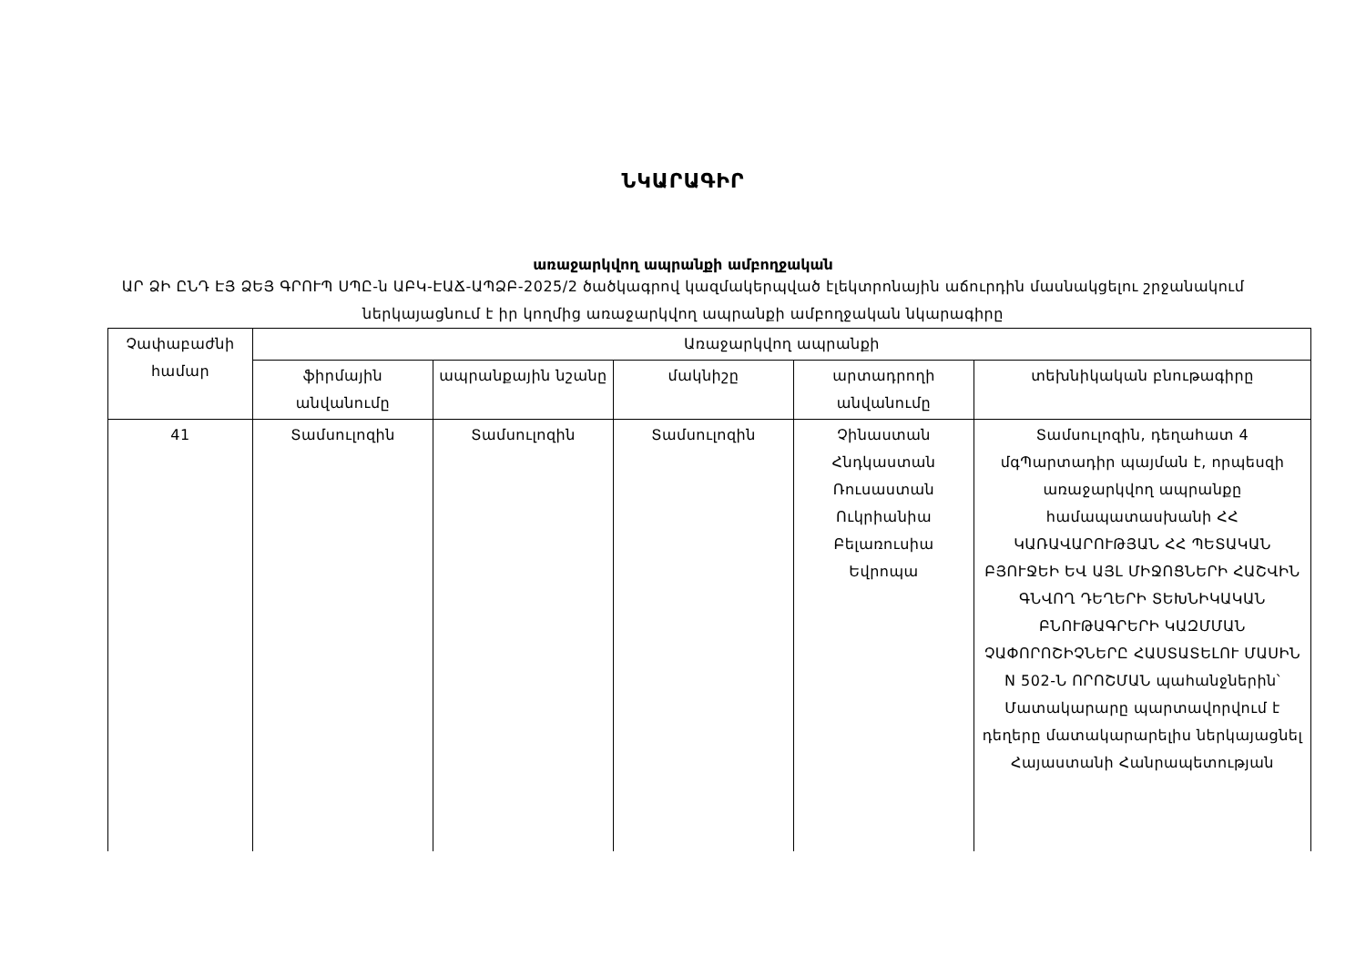ՆԿԱՐԱԳԻՐ
առաջարկվող ապրանքի ամբողջական
ԱՐ ՁԻ ԸՆԴ ԷՅ ՁԵՅ ԳՐՈՒՊ ՍՊԸ-ն ԱԲԿ-ԷԱՃ-ԱՊՁԲ-2025/2 ծածկագրով կազմակերպված էլեկտրոնային աճուրդին մասնակցելու շրջանակում ներկայացնում է իր կողմից առաջարկվող ապրանքի ամբողջական նկարագիրը
| Չափաբաժնի համար | Առաջարկվող ապրանքի | | | | |
| --- | --- | --- | --- | --- | --- |
| | ֆիրմային անվանումը | ապրանքային նշանը | մակնիշը | արտադրողի անվանումը | տեխնիկական բնութագիրը |
| 41 | Տամսուլոզին | Տամսուլոզին | Տամսուլոզին | Չինաստան Հնդկաստան Ռուսաստան Ուկրիանիա Բելառուսիա Եվրոպա | Տամսուլոզին, դեղահատ 4 մգՊարտադիր պայման է, որպեսզի առաջարկվող ապրանքը համապատասխանի ՀՀ ԿԱՌԱՎԱՐՈՒԹՅԱՆ ՀՀ ՊԵՏԱԿԱՆ ԲՅՈՒՋԵԻ ԵՎ ԱՅԼ ՄԻՋՈՑՆԵՐԻ ՀԱՇՎԻՆ ԳՆՎՈՂ ԴԵՂԵՐԻ ՏԵԽՆԻԿԱԿԱՆ ԲՆՈՒԹԱԳՐԵՐԻ ԿԱԶՄՄԱՆ ՉԱՓՈՐՈՇԻՉՆԵՐԸ ՀԱՍՏԱՏԵԼՈՒ ՄԱՍԻՆ N 502-Ն ՈՐՈՇՄԱՆ պահանջներին՝ Մատակարարը պարտավորվում է դեղերը մատակարարելիս ներկայացնել Հայաստանի Հանրապետության |